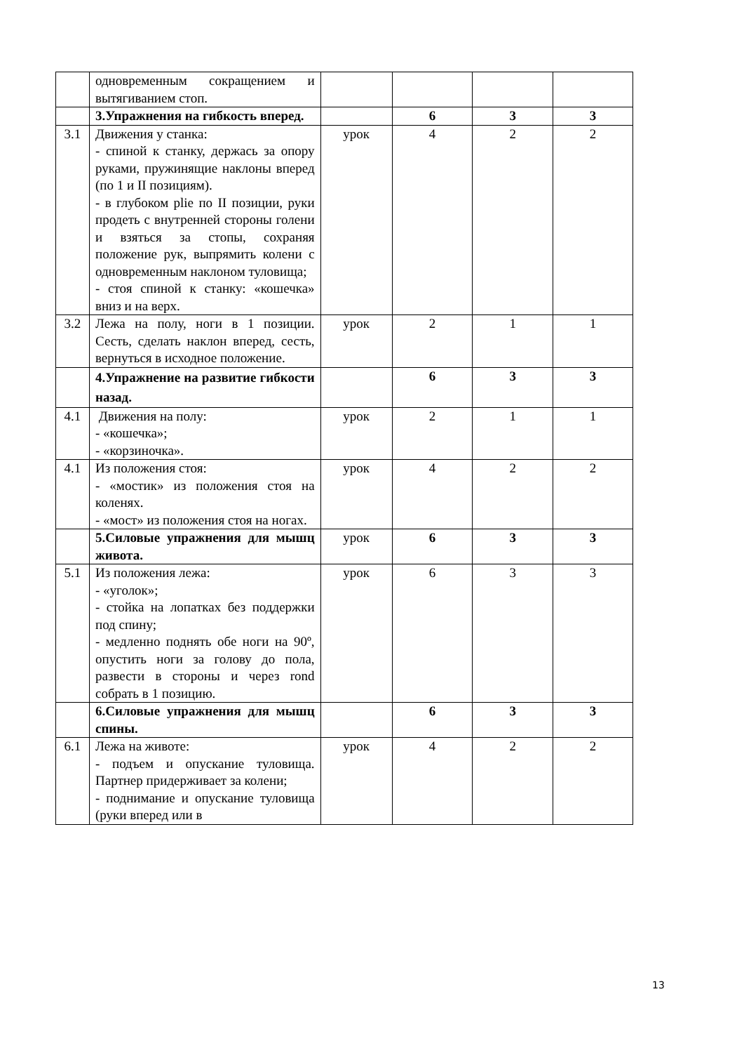| | одновременным сокращением и вытягиванием стоп. | | | | |
| | 3.Упражнения на гибкость вперед. | | 6 | 3 | 3 |
| 3.1 | Движения у станка: - спиной к станку, держась за опору руками, пружинящие наклоны вперед (по 1 и II позициям). - в глубоком plie по II позиции, руки продеть с внутренней стороны голени и взяться за стопы, сохраняя положение рук, выпрямить колени с одновременным наклоном туловища; - стоя спиной к станку: «кошечка» вниз и на верх. | урок | 4 | 2 | 2 |
| 3.2 | Лежа на полу, ноги в 1 позиции. Сесть, сделать наклон вперед, сесть, вернуться в исходное положение. | урок | 2 | 1 | 1 |
| | 4.Упражнение на развитие гибкости назад. | | 6 | 3 | 3 |
| 4.1 | Движения на полу: - «кошечка»; - «корзиночка». | урок | 2 | 1 | 1 |
| 4.1 | Из положения стоя: - «мостик» из положения стоя на коленях. - «мост» из положения стоя на ногах. | урок | 4 | 2 | 2 |
| | 5.Силовые упражнения для мышц живота. | урок | 6 | 3 | 3 |
| 5.1 | Из положения лежа: - «уголок»; - стойка на лопатках без поддержки под спину; - медленно поднять обе ноги на 90º, опустить ноги за голову до пола, развести в стороны и через rond собрать в 1 позицию. | урок | 6 | 3 | 3 |
| | 6.Силовые упражнения для мышц спины. | | 6 | 3 | 3 |
| 6.1 | Лежа на животе: - подъем и опускание туловища. Партнер придерживает за колени; - поднимание и опускание туловища (руки вперед или в | урок | 4 | 2 | 2 |
13